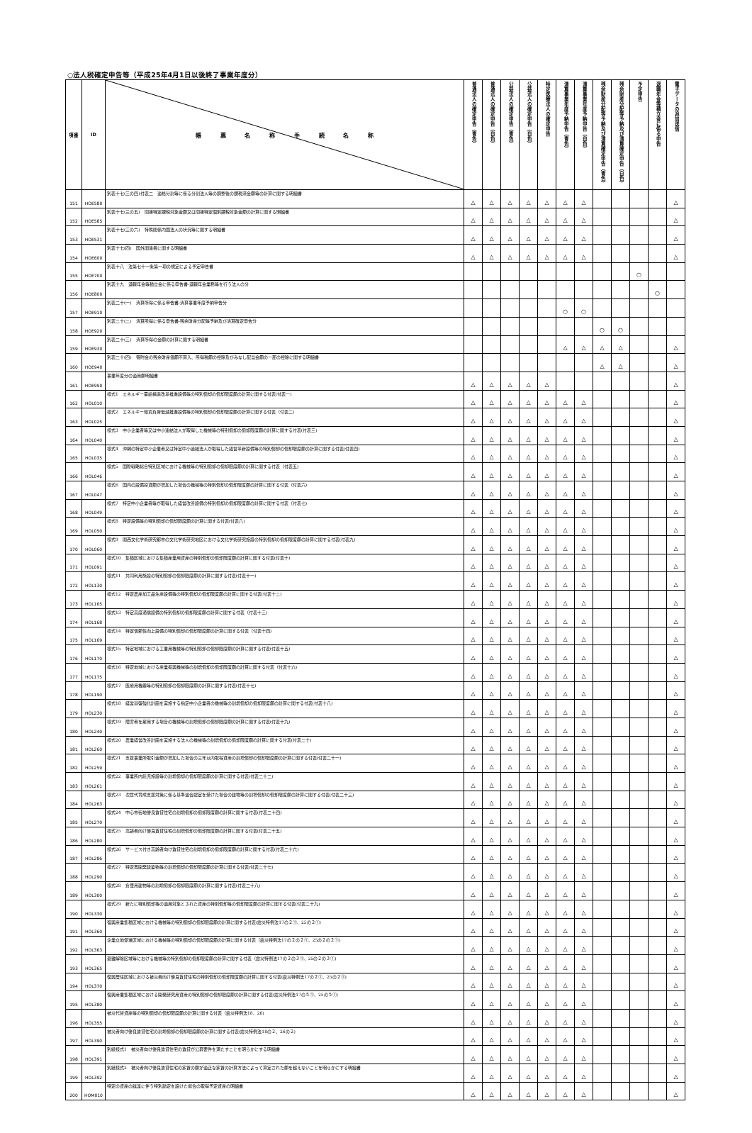○法人税確定申告等（平成25年4月1日以後終了事業年度分）
| 項番 | ID | 帳 票 名 称 手 続 名 称 | 普通法人の確定申告（青色） | 普通法人の確定申告（白色） | 公益法人の確定申告（青色） | 公益法人の確定申告（白色） | 特定医療法人の確定申告 | 清算事業年度予納申告（青色） | 清算事業年度予納申告（白色） | 残余財産分配等予納及び清算確定申告（青色） | 残余財産分配等予納及び清算確定申告（白色） | 予定申告 | 退職年金等積立金に係る申告 | 電子データの追加送信 |
| --- | --- | --- | --- | --- | --- | --- | --- | --- | --- | --- | --- | --- | --- | --- |
| 151 | HOE580 | 別表十七(三の四)付表二 適格分割等に係る分割法人等の調整後の課税済金額等の計算に関する明細書 | △ | △ | △ | △ | △ | △ | △ | | | | | △ |
| 152 | HOE585 | 別表十七(三の五) 間接特定課税対象金額又は間接特定個別課税対象金額の計算に関する明細書 | △ | △ | △ | △ | △ | △ | △ | | | | | △ |
| 153 | HOE531 | 別表十七(三の六) 特殊関係内国法人の状況等に関する明細書 | △ | △ | △ | △ | △ | △ | △ | | | | | △ |
| 154 | HOE600 | 別表十七(四) 国外関連者に関する明細書 | △ | △ | △ | △ | △ | △ | △ | | | | | △ |
| 155 | HOE700 | 別表十八 法第七十一条第一項の規定による予定申告書 | | | | | | | | | | ○ | | |
| 156 | HOE800 | 別表十九 退職年金等積立金に係る申告書-退職年金業務等を行う法人の分 | | | | | | | | | | | ○ | |
| 157 | HOE910 | 別表二十(一) 清算所得に係る申告書-清算事業年度予納申告分 | | | | | | ○ | ○ | | | | | |
| 158 | HOE920 | 別表二十(二) 清算所得に係る申告書-残余財産分配等予納及び清算確定申告分 | | | | | | | | ○ | ○ | | | |
| 159 | HOE930 | 別表二十(三) 清算所得の金額の計算に関する明細書 | | | | | | △ | △ | △ | △ | | | △ |
| 160 | HOE940 | 別表二十(四) 寄附金の残余財産価額不算入、所得税額の控除及びみなし配当金額の一部の控除に関する明細書 | | | | | | | | △ | △ | | | △ |
| 161 | HOE990 | 事業年度分の適用額明細書 | △ | △ | △ | △ | △ | | | | | | | △ |
| 162 | HOL010 | 様式1 エネルギー需給構造改革推進設備等の特別償却の償却限度額の計算に関する付表(付表一) | △ | △ | △ | △ | △ | △ | △ | | | | | △ |
| 163 | HOL025 | 様式2 エネルギー環境負荷低減推進設備等の特別償却の償却限度額の計算に関する付表（付表二) | △ | △ | △ | △ | △ | △ | △ | | | | | △ |
| 164 | HOL040 | 様式3 中小企業者等又は中小連結法人が取得した機械等の特別償却の償却限度額の計算に関する付表(付表三) | △ | △ | △ | △ | △ | △ | △ | | | | | △ |
| 165 | HOL035 | 様式4 沖縄の特定中小企業者又は特定中小連結法人が取得した経営革新設備等の特別償却の償却限度額の計算に関する付表(付表四) | △ | △ | △ | △ | △ | △ | △ | | | | | △ |
| 166 | HOL046 | 様式5 国際戦略総合特別区域における機械等の特別償却の償却限度額の計算に関する付表（付表五) | △ | △ | △ | △ | △ | △ | △ | | | | | △ |
| 167 | HOL047 | 様式6 国内の設備投資額が増加した場合の機械等の特別償却の償却限度額の計算に関する付表（付表六) | △ | △ | △ | △ | △ | △ | △ | | | | | △ |
| 168 | HOL049 | 様式7 特定中小企業者等が取得した経営改善設備の特別償却の償却限度額の計算に関する付表（付表七) | △ | △ | △ | △ | △ | △ | △ | | | | | △ |
| 169 | HOL050 | 様式8 特定設備等の特別償却の償却限度額の計算に関する付表(付表八) | △ | △ | △ | △ | △ | △ | △ | | | | | △ |
| 170 | HOL060 | 様式9 関西文化学術研究都市の文化学術研究地区における文化学術研究施設の特別償却の償却限度額の計算に関する付表(付表九) | △ | △ | △ | △ | △ | △ | △ | | | | | △ |
| 171 | HOL091 | 様式10 集積区域における集積産業用資産の特別償却の償却限度額の計算に関する付表(付表十) | △ | △ | △ | △ | △ | △ | △ | | | | | △ |
| 172 | HOL130 | 様式11 共同利用施設の特別償却の償却限度額の計算に関する付表(付表十一) | △ | △ | △ | △ | △ | △ | △ | | | | | △ |
| 173 | HOL165 | 様式12 特定農産加工品生産設備等の特別償却の償却限度額の計算に関する付表(付表十二) | △ | △ | △ | △ | △ | △ | △ | | | | | △ |
| 174 | HOL168 | 様式13 特定高度通信設備の特別償却の償却限度額の計算に関する付表（付表十三) | △ | △ | △ | △ | △ | △ | △ | | | | | △ |
| 175 | HOL169 | 様式14 特定信頼性向上設備の特別償却の償却限度額の計算に関する付表（付表十四) | △ | △ | △ | △ | △ | △ | △ | | | | | △ |
| 176 | HOL170 | 様式15 特定地域における工業用機械等の特別償却の償却限度額の計算に関する付表(付表十五) | △ | △ | △ | △ | △ | △ | △ | | | | | △ |
| 177 | HOL175 | 様式16 特定地域における産業振興機械等の割増償却の償却限度額の計算に関する付表（付表十六) | △ | △ | △ | △ | △ | △ | △ | | | | | △ |
| 178 | HOL190 | 様式17 医療用機器等の特別償却の償却限度額の計算に関する付表(付表十七) | △ | △ | △ | △ | △ | △ | △ | | | | | △ |
| 179 | HOL230 | 様式18 経営基盤強化計画を実施する指定中小企業者の機械等の割増償却の償却限度額の計算に関する付表(付表十八) | △ | △ | △ | △ | △ | △ | △ | | | | | △ |
| 180 | HOL240 | 様式19 障害者を雇用する場合の機械等の割増償却の償却限度額の計算に関する付表(付表十九) | △ | △ | △ | △ | △ | △ | △ | | | | | △ |
| 181 | HOL260 | 様式20 農業経営改善計画を実施する法人の機械等の割増償却の償却限度額の計算に関する付表(付表二十) | △ | △ | △ | △ | △ | △ | △ | | | | | △ |
| 182 | HOL259 | 様式21 支援事業所取引金額が増加した場合の三年以内取得資産の割増償却の償却限度額の計算に関する付表(付表二十一) | △ | △ | △ | △ | △ | △ | △ | | | | | △ |
| 183 | HOL261 | 様式22 事業所内託児施設等の割増償却の償却限度額の計算に関する付表(付表二十二) | △ | △ | △ | △ | △ | △ | △ | | | | | △ |
| 184 | HOL263 | 様式23 次世代育成支援対策に係る基準適合認定を受けた場合の建物等の割増償却の償却限度額の計算に関する付表(付表二十三) | △ | △ | △ | △ | △ | △ | △ | | | | | △ |
| 185 | HOL270 | 様式24 中心市街地優良賃貸住宅の割増償却の償却限度額の計算に関する付表(付表二十四) | △ | △ | △ | △ | △ | △ | △ | | | | | △ |
| 186 | HOL280 | 様式25 高齢者向け優良賃貸住宅の割増償却の償却限度額の計算に関する付表(付表二十五) | △ | △ | △ | △ | △ | △ | △ | | | | | △ |
| 187 | HOL286 | 様式26 サービス付き高齢者向け賃貸住宅の割増償却の償却限度額の計算に関する付表(付表二十六) | △ | △ | △ | △ | △ | △ | △ | | | | | △ |
| 188 | HOL290 | 様式27 特定再開発建築物等の割増償却の償却限度額の計算に関する付表(付表二十七) | △ | △ | △ | △ | △ | △ | △ | | | | | △ |
| 189 | HOL300 | 様式28 倉庫用建物等の割増償却の償却限度額の計算に関する付表(付表二十八) | △ | △ | △ | △ | △ | △ | △ | | | | | △ |
| 190 | HOL330 | 様式29 新たに特別償却等の適用対象とされた資産の特別償却等の償却限度額の計算に関する付表(付表二十九) | △ | △ | △ | △ | △ | △ | △ | | | | | △ |
| 191 | HOL360 | 復興産業集積区域における機械等の特別償却の償却限度額の計算に関する付表(震災特例法17の２①、25の２①) | △ | △ | △ | △ | △ | △ | △ | | | | | △ |
| 192 | HOL363 | 企業立地促進区域における機械等の特別償却の償却限度額の計算に関する付表（震災特例法17の２の２①、25の２の２①) | △ | △ | △ | △ | △ | △ | △ | | | | | △ |
| 193 | HOL365 | 避難解除区域等における機械等の特別償却の償却限度額の計算に関する付表（震災特例法17の２の３①、25の２の３①) | △ | △ | △ | △ | △ | △ | △ | | | | | △ |
| 194 | HOL370 | 復興居住区域における被災者向け優良賃貸住宅の特別償却の償却限度額の計算に関する付表(震災特例法17の２①、25の２①) | △ | △ | △ | △ | △ | △ | △ | | | | | △ |
| 195 | HOL380 | 復興産業集積区域における開発研究用資産の特別償却の償却限度額の計算に関する付表(震災特例法17の５①、25の５①) | △ | △ | △ | △ | △ | △ | △ | | | | | △ |
| 196 | HOL355 | 被災代替資産等の特別償却の償却限度額の計算に関する付表（震災特例法18、26) | △ | △ | △ | △ | △ | △ | △ | | | | | △ |
| 197 | HOL390 | 被災者向け優良賃貸住宅の割増償却の償却限度額の計算に関する付表(震災特例法18の２、26の２) | △ | △ | △ | △ | △ | △ | △ | | | | | △ |
| 198 | HOL391 | 別紙様式1 被災者向け優良賃貸住宅の賃貸が公募要件を満たすことを明らかにする明細書 | △ | △ | △ | △ | △ | △ | △ | | | | | △ |
| 199 | HOL392 | 別紙様式2 被災者向け優良賃貸住宅の家賃の額が適正な家賃の計算方法によって算定された額を超えないことを明らかにする明細書 | △ | △ | △ | △ | △ | △ | △ | | | | | △ |
| 200 | HOM010 | 特定の資産の譲渡に伴う特別勘定を設けた場合の取得予定資産の明細書 | △ | △ | △ | △ | △ | △ | △ | | | | | △ |